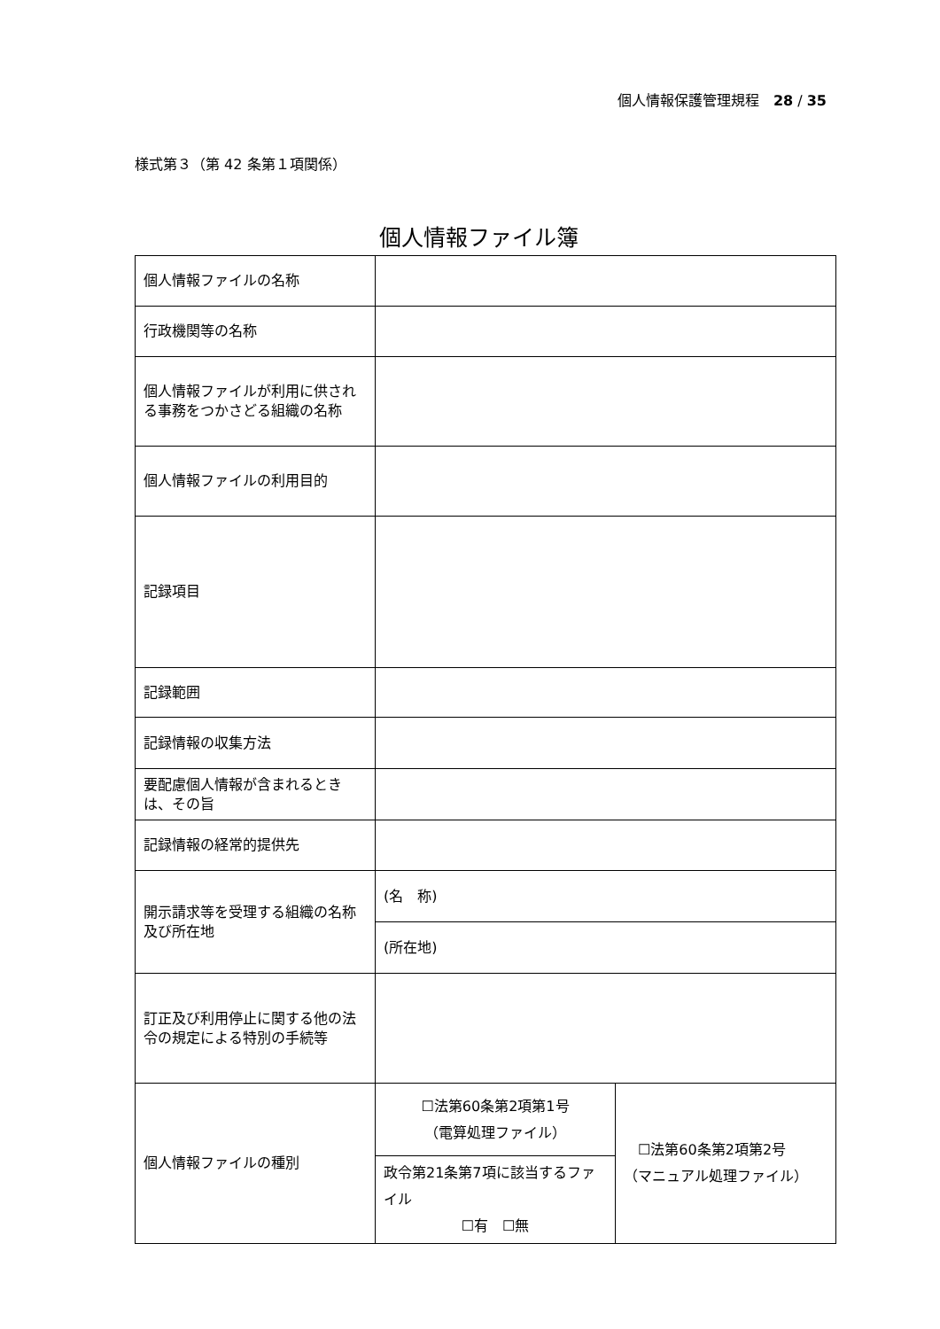個人情報保護管理規程　28 / 35
様式第３（第 42 条第１項関係）
個人情報ファイル簿
| 個人情報ファイルの名称 | | |
| 行政機関等の名称 | | |
| 個人情報ファイルが利用に供される事務をつかさどる組織の名称 | | |
| 個人情報ファイルの利用目的 | | |
| 記録項目 | | |
| 記録範囲 | | |
| 記録情報の収集方法 | | |
| 要配慮個人情報が含まれるときは、その旨 | | |
| 記録情報の経常的提供先 | | |
| 開示請求等を受理する組織の名称及び所在地 | (名 称) | |
| | (所在地) | |
| 訂正及び利用停止に関する他の法令の規定による特別の手続等 | | |
| 個人情報ファイルの種別 | ☐法第60条第2項第1号 （電算処理ファイル） | ☐法第60条第2項第2号 （マニュアル処理ファイル） |
| | 政令第21条第7項に該当するファイル ☐有 ☐無 | |